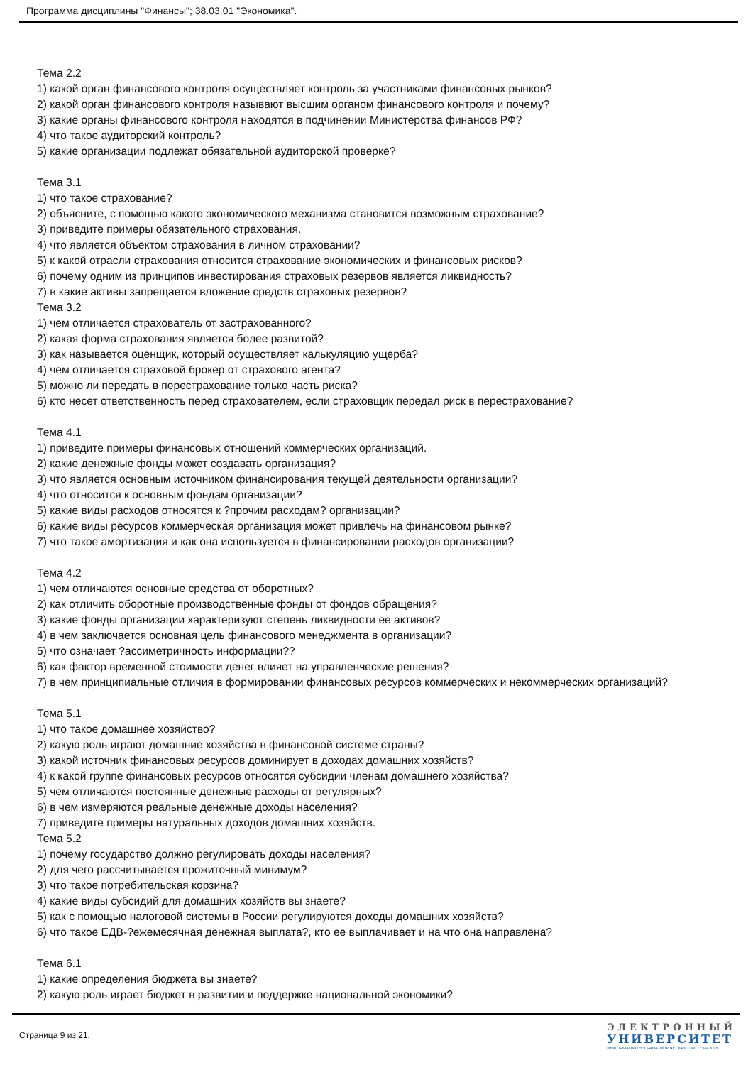Программа дисциплины "Финансы"; 38.03.01 "Экономика".
Тема 2.2
1) какой орган финансового контроля осуществляет контроль за участниками финансовых рынков?
2) какой орган финансового контроля называют высшим органом финансового контроля и почему?
3) какие органы финансового контроля находятся в подчинении Министерства финансов РФ?
4) что такое аудиторский контроль?
5) какие организации подлежат обязательной аудиторской проверке?
Тема 3.1
1) что такое страхование?
2) объясните, с помощью какого экономического механизма становится возможным страхование?
3) приведите примеры обязательного страхования.
4) что является объектом страхования в личном страховании?
5) к какой отрасли страхования относится страхование экономических и финансовых рисков?
6) почему одним из принципов инвестирования страховых резервов является ликвидность?
7) в какие активы запрещается вложение средств страховых резервов?
Тема 3.2
1) чем отличается страхователь от застрахованного?
2) какая форма страхования является более развитой?
3) как называется оценщик, который осуществляет калькуляцию ущерба?
4) чем отличается страховой брокер от страхового агента?
5) можно ли передать в перестрахование только часть риска?
6) кто несет ответственность перед страхователем, если страховщик передал риск в перестрахование?
Тема 4.1
1) приведите примеры финансовых отношений коммерческих организаций.
2) какие денежные фонды может создавать организация?
3) что является основным источником финансирования текущей деятельности организации?
4) что относится к основным фондам организации?
5) какие виды расходов относятся к ?прочим расходам? организации?
6) какие виды ресурсов коммерческая организация может привлечь на финансовом рынке?
7) что такое амортизация и как она используется в финансировании расходов организации?
Тема 4.2
1) чем отличаются основные средства от оборотных?
2) как отличить оборотные производственные фонды от фондов обращения?
3) какие фонды организации характеризуют степень ликвидности ее активов?
4) в чем заключается основная цель финансового менеджмента в организации?
5) что означает ?ассиметричность информации??
6) как фактор временной стоимости денег влияет на управленческие решения?
7) в чем принципиальные отличия в формировании финансовых ресурсов коммерческих и некоммерческих организаций?
Тема 5.1
1) что такое домашнее хозяйство?
2) какую роль играют домашние хозяйства в финансовой системе страны?
3) какой источник финансовых ресурсов доминирует в доходах домашних хозяйств?
4) к какой группе финансовых ресурсов относятся субсидии членам домашнего хозяйства?
5) чем отличаются постоянные денежные расходы от регулярных?
6) в чем измеряются реальные денежные доходы населения?
7) приведите примеры натуральных доходов домашних хозяйств.
Тема 5.2
1) почему государство должно регулировать доходы населения?
2) для чего рассчитывается прожиточный минимум?
3) что такое потребительская корзина?
4) какие виды субсидий для домашних хозяйств вы знаете?
5) как с помощью налоговой системы в России регулируются доходы домашних хозяйств?
6) что такое ЕДВ-?ежемесячная денежная выплата?, кто ее выплачивает и на что она направлена?
Тема 6.1
1) какие определения бюджета вы знаете?
2) какую роль играет бюджет в развитии и поддержке национальной экономики?
Страница 9 из 21.
ЭЛЕКТРОННЫЙ
УНИВЕРСИТЕТ
ИНФОРМАЦИОННО-АНАЛИТИЧЕСКАЯ СИСТЕМА КФУ